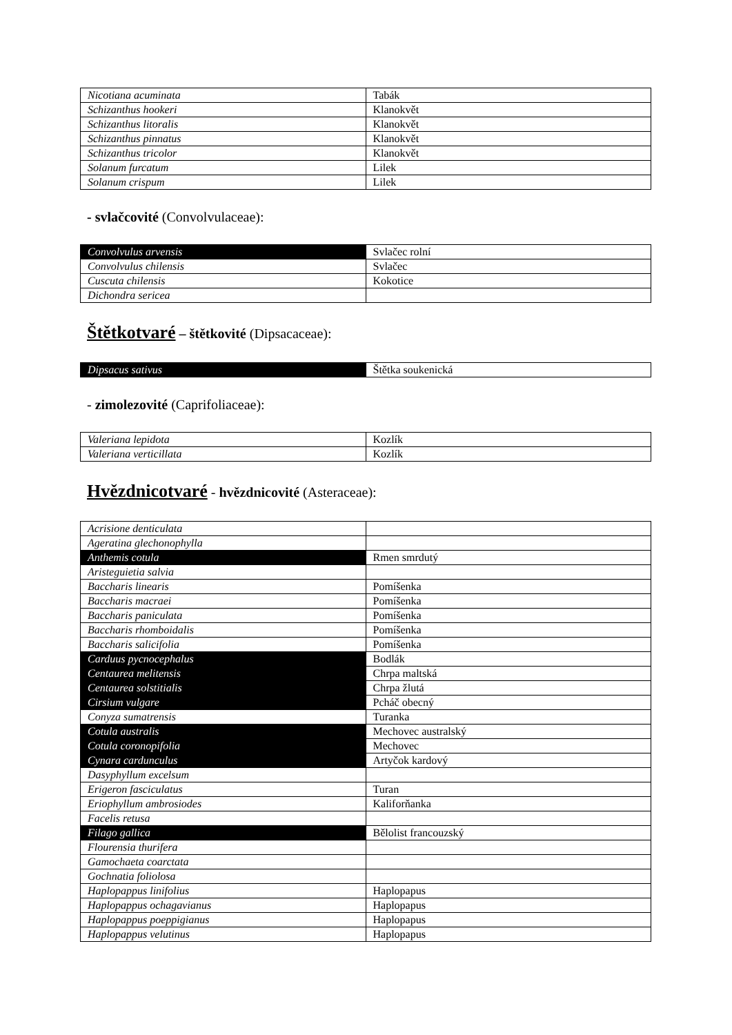| Nicotiana acuminata | Tabák |
| Schizanthus hookeri | Klanokvět |
| Schizanthus litoralis | Klanokvět |
| Schizanthus pinnatus | Klanokvět |
| Schizanthus tricolor | Klanokvět |
| Solanum furcatum | Lilek |
| Solanum crispum | Lilek |
- svlačcovité (Convolvulaceae):
| Convolvulus arvensis | Svlačec rolní |
| Convolvulus chilensis | Svlačec |
| Cuscuta chilensis | Kokotice |
| Dichondra sericea | |
Štětkotvaré – štětkovité (Dipsacaceae):
| Dipsacus sativus | Štětka soukenická |
- zimolezovité (Caprifoliaceae):
| Valeriana lepidota | Kozlík |
| Valeriana verticillata | Kozlík |
Hvězdnicotvaré - hvězdnicovité (Asteraceae):
| Acrisione denticulata | |
| Ageratina glechonophylla | |
| Anthemis cotula | Rmen smrdutý |
| Aristeguietia salvia | |
| Baccharis linearis | Pomíšenka |
| Baccharis macraei | Pomíšenka |
| Baccharis paniculata | Pomíšenka |
| Baccharis rhomboidalis | Pomíšenka |
| Baccharis salicifolia | Pomíšenka |
| Carduus pycnocephalus | Bodlák |
| Centaurea melitensis | Chrpa maltská |
| Centaurea solstitialis | Chrpa žlutá |
| Cirsium vulgare | Pcháč obecný |
| Conyza sumatrensis | Turanka |
| Cotula australis | Mechovec australský |
| Cotula coronopifolia | Mechovec |
| Cynara cardunculus | Artyčok kardový |
| Dasyphyllum excelsum | |
| Erigeron fasciculatus | Turan |
| Eriophyllum ambrosiodes | Kaliforňanka |
| Facelis retusa | |
| Filago gallica | Bělolist francouzský |
| Flourensia thurifera | |
| Gamochaeta coarctata | |
| Gochnatia foliolosa | |
| Haplopappus linifolius | Haplopapus |
| Haplopappus ochagavianus | Haplopapus |
| Haplopappus poeppigianus | Haplopapus |
| Haplopappus velutinus | Haplopapus |